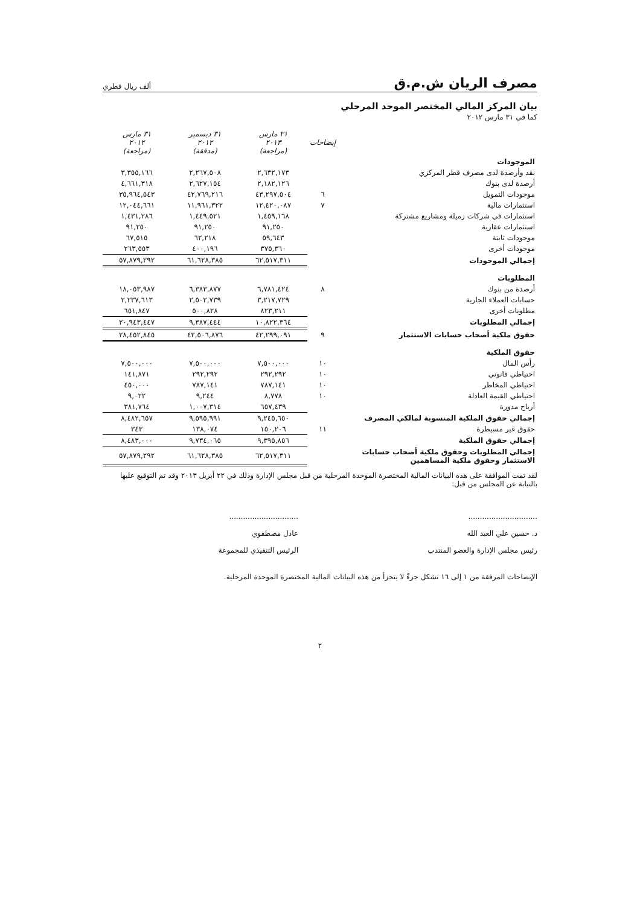مصرف الريان ش.م.ق
ألف ريال قطري
بيان المركز المالي المختصر الموحد المرحلي
كما في ٣١ مارس ٢٠١٢
| | إيضاحات | ٣١ مارس ٢٠١٣ (مراجعة) | ٣١ ديسمبر ٢٠١٢ (مدققة) | ٣١ مارس ٢٠١٢ (مراجعة) |
| --- | --- | --- | --- | --- |
| الموجودات | | | | |
| نقد وأرصدة لدى مصرف قطر المركزي | | ٢,٦٣٢,١٧٣ | ٢,٢٦٧,٥٠٨ | ٣,٣٥٥,١٦٦ |
| أرصدة لدى بنوك | | ٢,١٨٢,١٢٦ | ٢,٦٢٧,١٥٤ | ٤,٦٦١,٣١٨ |
| موجودات التمويل | ٦ | ٤٣,٢٩٧,٥٠٤ | ٤٢,٧٦٩,٢١٦ | ٣٥,٩٦٤,٥٤٣ |
| استثمارات مالية | ٧ | ١٢,٤٢٠,٠٨٧ | ١١,٩٦١,٣٢٢ | ١٢,٠٤٤,٦٦١ |
| استثمارات في شركات زميلة ومشاريع مشتركة | | ١,٤٥٩,١٦٨ | ١,٤٤٩,٥٢١ | ١,٤٣١,٢٨٦ |
| استثمارات عقارية | | ٩١,٢٥٠ | ٩١,٢٥٠ | ٩١,٢٥٠ |
| موجودات ثابتة | | ٥٩,٦٤٣ | ٦٢,٢١٨ | ٦٧,٥١٥ |
| موجودات أخرى | | ٣٧٥,٣٦٠ | ٤٠٠,١٩٦ | ٢٦٣,٥٥٣ |
| إجمالي الموجودات | | ٦٢,٥١٧,٣١١ | ٦١,٦٢٨,٣٨٥ | ٥٧,٨٧٩,٢٩٢ |
| المطلوبات | | | | |
| أرصدة من بنوك | ٨ | ٦,٧٨١,٤٢٤ | ٦,٣٨٣,٨٧٧ | ١٨,٠٥٣,٩٨٧ |
| حسابات العملاء الجارية | | ٣,٢١٧,٧٢٩ | ٢,٥٠٢,٧٣٩ | ٢,٢٣٧,٦١٣ |
| مطلوبات أخرى | | ٨٢٣,٢١١ | ٥٠٠,٨٢٨ | ٦٥١,٨٤٧ |
| إجمالي المطلوبات | | ١٠,٨٢٢,٣٦٤ | ٩,٣٨٧,٤٤٤ | ٢٠,٩٤٣,٤٤٧ |
| حقوق ملكية أصحاب حسابات الاستثمار | ٩ | ٤٢,٢٩٩,٠٩١ | ٤٢,٥٠٦,٨٧٦ | ٢٨,٤٥٢,٨٤٥ |
| حقوق الملكية | | | | |
| رأس المال | ١٠ | ٧,٥٠٠,٠٠٠ | ٧,٥٠٠,٠٠٠ | ٧,٥٠٠,٠٠٠ |
| احتياطي قانوني | ١٠ | ٢٩٢,٢٩٢ | ٢٩٢,٢٩٢ | ١٤١,٨٧١ |
| احتياطي المخاطر | ١٠ | ٧٨٧,١٤١ | ٧٨٧,١٤١ | ٤٥٠,٠٠٠ |
| احتياطي القيمة العادلة | ١٠ | ٨,٧٧٨ | ٩,٢٤٤ | ٩,٠٢٢ |
| أرباح مدورة | | ٦٥٧,٤٣٩ | ١,٠٠٧,٣١٤ | ٣٨١,٧٦٤ |
| إجمالي حقوق الملكية المنسوبة لمالكي المصرف | | ٩,٢٤٥,٦٥٠ | ٩,٥٩٥,٩٩١ | ٨,٤٨٢,٦٥٧ |
| حقوق غير مسيطرة | ١١ | ١٥٠,٢٠٦ | ١٣٨,٠٧٤ | ٣٤٣ |
| إجمالي حقوق الملكية | | ٩,٣٩٥,٨٥٦ | ٩,٧٣٤,٠٦٥ | ٨,٤٨٣,٠٠٠ |
| إجمالي المطلوبات وحقوق ملكية أصحاب حسابات الاستثمار وحقوق ملكية المساهمين | | ٦٢,٥١٧,٣١١ | ٦١,٦٢٨,٣٨٥ | ٥٧,٨٧٩,٢٩٢ |
لقد تمت الموافقة على هذه البيانات المالية المختصرة الموحدة المرحلية من قبل مجلس الإدارة وذلك في ٢٢ أبريل ٢٠١٣ وقد تم التوقيع عليها بالنيابة عن المجلس من قبل:
..............................
د. حسين علي العبد الله
رئيس مجلس الإدارة والعضو المنتدب
..............................
عادل مصطفوي
الرئيس التنفيذي للمجموعة
الإيضاحات المرفقة من ١ إلى ١٦ تشكل جزءً لا يتجزأ من هذه البيانات المالية المختصرة الموحدة المرحلية.
٢